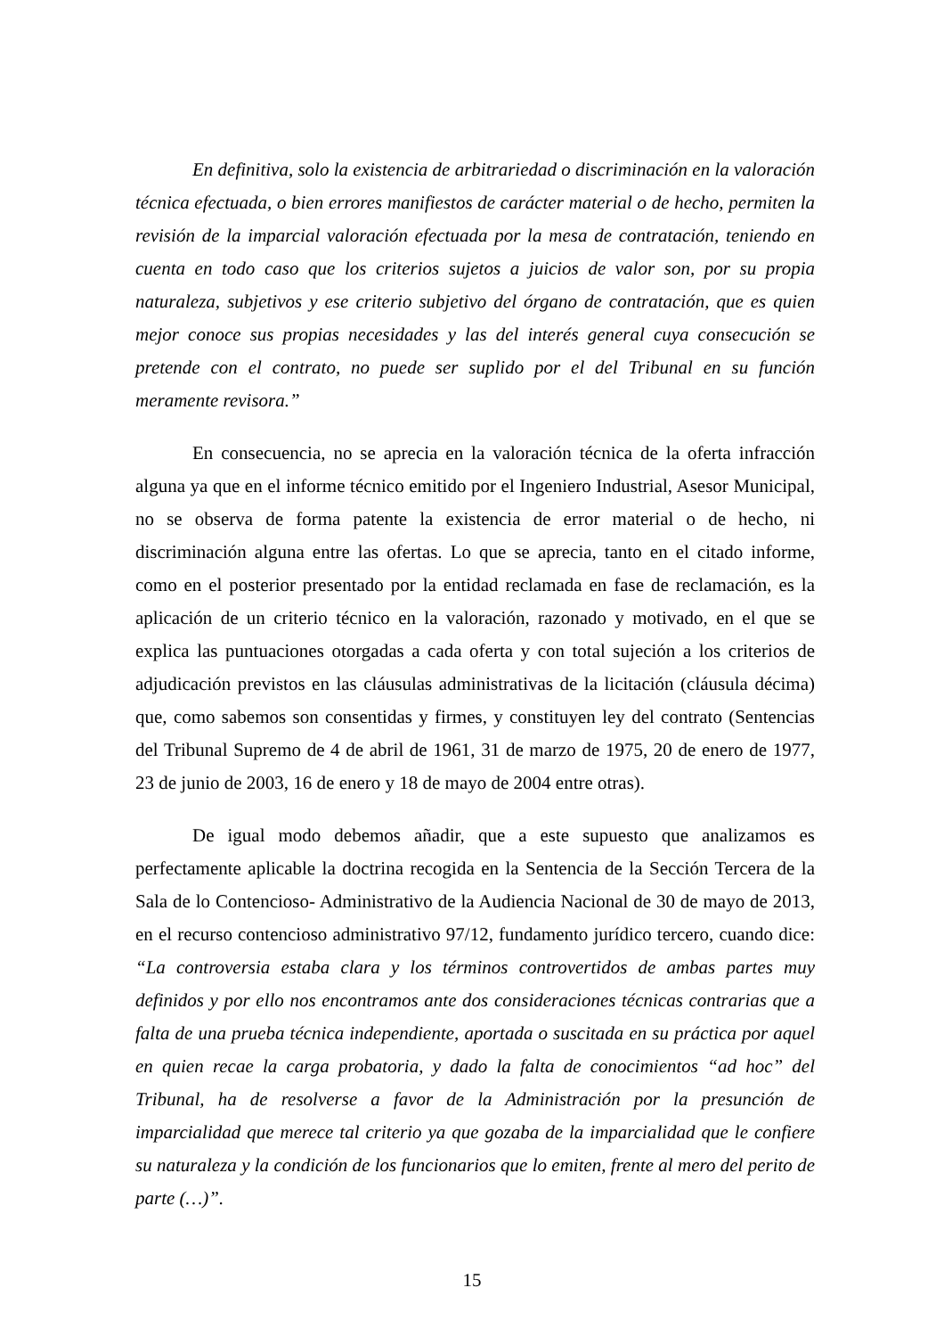En definitiva, solo la existencia de arbitrariedad o discriminación en la valoración técnica efectuada, o bien errores manifiestos de carácter material o de hecho, permiten la revisión de la imparcial valoración efectuada por la mesa de contratación, teniendo en cuenta en todo caso que los criterios sujetos a juicios de valor son, por su propia naturaleza, subjetivos y ese criterio subjetivo del órgano de contratación, que es quien mejor conoce sus propias necesidades y las del interés general cuya consecución se pretende con el contrato, no puede ser suplido por el del Tribunal en su función meramente revisora.”
En consecuencia, no se aprecia en la valoración técnica de la oferta infracción alguna ya que en el informe técnico emitido por el Ingeniero Industrial, Asesor Municipal, no se observa de forma patente la existencia de error material o de hecho, ni discriminación alguna entre las ofertas. Lo que se aprecia, tanto en el citado informe, como en el posterior presentado por la entidad reclamada en fase de reclamación, es la aplicación de un criterio técnico en la valoración, razonado y motivado, en el que se explica las puntuaciones otorgadas a cada oferta y con total sujeción a los criterios de adjudicación previstos en las cláusulas administrativas de la licitación (cláusula décima) que, como sabemos son consentidas y firmes, y constituyen ley del contrato (Sentencias del Tribunal Supremo de 4 de abril de 1961, 31 de marzo de 1975, 20 de enero de 1977, 23 de junio de 2003, 16 de enero y 18 de mayo de 2004 entre otras).
De igual modo debemos añadir, que a este supuesto que analizamos es perfectamente aplicable la doctrina recogida en la Sentencia de la Sección Tercera de la Sala de lo Contencioso- Administrativo de la Audiencia Nacional de 30 de mayo de 2013, en el recurso contencioso administrativo 97/12, fundamento jurídico tercero, cuando dice: “La controversia estaba clara y los términos controvertidos de ambas partes muy definidos y por ello nos encontramos ante dos consideraciones técnicas contrarias que a falta de una prueba técnica independiente, aportada o suscitada en su práctica por aquel en quien recae la carga probatoria, y dado la falta de conocimientos “ad hoc” del Tribunal, ha de resolverse a favor de la Administración por la presunción de imparcialidad que merece tal criterio ya que gozaba de la imparcialidad que le confiere su naturaleza y la condición de los funcionarios que lo emiten, frente al mero del perito de parte (…)”.
15